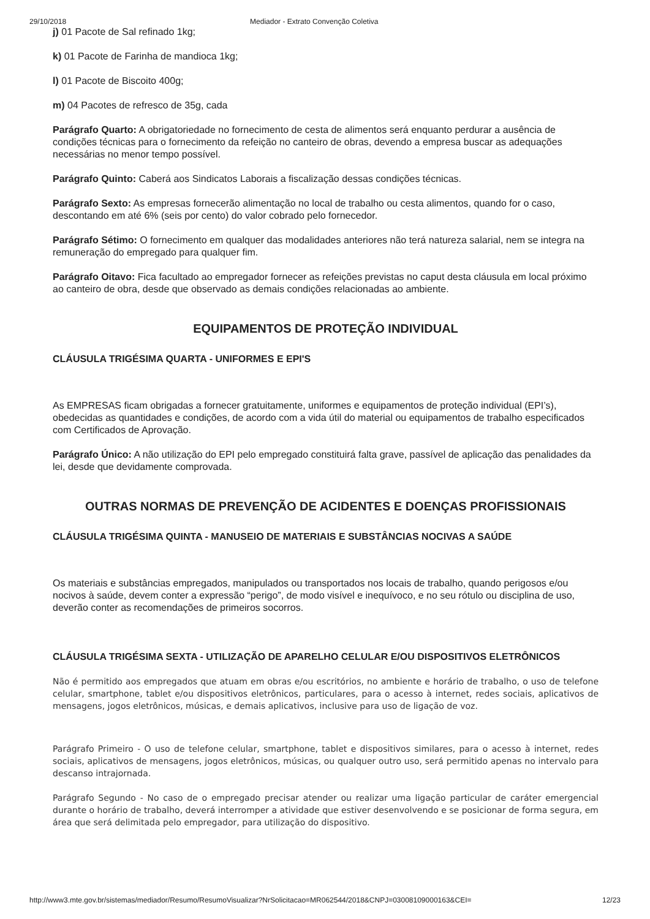29/10/2018 Mediador - Extrato Convenção Coletiva
j) 01 Pacote de Sal refinado 1kg;
k) 01 Pacote de Farinha de mandioca 1kg;
l) 01 Pacote de Biscoito 400g;
m) 04 Pacotes de refresco de 35g, cada
Parágrafo Quarto: A obrigatoriedade no fornecimento de cesta de alimentos será enquanto perdurar a ausência de condições técnicas para o fornecimento da refeição no canteiro de obras, devendo a empresa buscar as adequações necessárias no menor tempo possível.
Parágrafo Quinto: Caberá aos Sindicatos Laborais a fiscalização dessas condições técnicas.
Parágrafo Sexto: As empresas fornecerão alimentação no local de trabalho ou cesta alimentos, quando for o caso, descontando em até 6% (seis por cento) do valor cobrado pelo fornecedor.
Parágrafo Sétimo: O fornecimento em qualquer das modalidades anteriores não terá natureza salarial, nem se integra na remuneração do empregado para qualquer fim.
Parágrafo Oitavo: Fica facultado ao empregador fornecer as refeições previstas no caput desta cláusula em local próximo ao canteiro de obra, desde que observado as demais condições relacionadas ao ambiente.
EQUIPAMENTOS DE PROTEÇÃO INDIVIDUAL
CLÁUSULA TRIGÉSIMA QUARTA - UNIFORMES E EPI'S
As EMPRESAS ficam obrigadas a fornecer gratuitamente, uniformes e equipamentos de proteção individual (EPI’s), obedecidas as quantidades e condições, de acordo com a vida útil do material ou equipamentos de trabalho especificados com Certificados de Aprovação.
Parágrafo Único: A não utilização do EPI pelo empregado constituirá falta grave, passível de aplicação das penalidades da lei, desde que devidamente comprovada.
OUTRAS NORMAS DE PREVENÇÃO DE ACIDENTES E DOENÇAS PROFISSIONAIS
CLÁUSULA TRIGÉSIMA QUINTA - MANUSEIO DE MATERIAIS E SUBSTÂNCIAS NOCIVAS A SAÚDE
Os materiais e substâncias empregados, manipulados ou transportados nos locais de trabalho, quando perigosos e/ou nocivos à saúde, devem conter a expressão “perigo”, de modo visível e inequívoco, e no seu rótulo ou disciplina de uso, deverão conter as recomendações de primeiros socorros.
CLÁUSULA TRIGÉSIMA SEXTA - UTILIZAÇÃO DE APARELHO CELULAR E/OU DISPOSITIVOS ELETRÔNICOS
Não é permitido aos empregados que atuam em obras e/ou escritórios, no ambiente e horário de trabalho, o uso de telefone celular, smartphone, tablet e/ou dispositivos eletrônicos, particulares, para o acesso à internet, redes sociais, aplicativos de mensagens, jogos eletrônicos, músicas, e demais aplicativos, inclusive para uso de ligação de voz.
Parágrafo Primeiro - O uso de telefone celular, smartphone, tablet e dispositivos similares, para o acesso à internet, redes sociais, aplicativos de mensagens, jogos eletrônicos, músicas, ou qualquer outro uso, será permitido apenas no intervalo para descanso intrajornada.
Parágrafo Segundo - No caso de o empregado precisar atender ou realizar uma ligação particular de caráter emergencial durante o horário de trabalho, deverá interromper a atividade que estiver desenvolvendo e se posicionar de forma segura, em área que será delimitada pelo empregador, para utilização do dispositivo.
http://www3.mte.gov.br/sistemas/mediador/Resumo/ResumoVisualizar?NrSolicitacao=MR062544/2018&CNPJ=03008109000163&CEI= 12/23